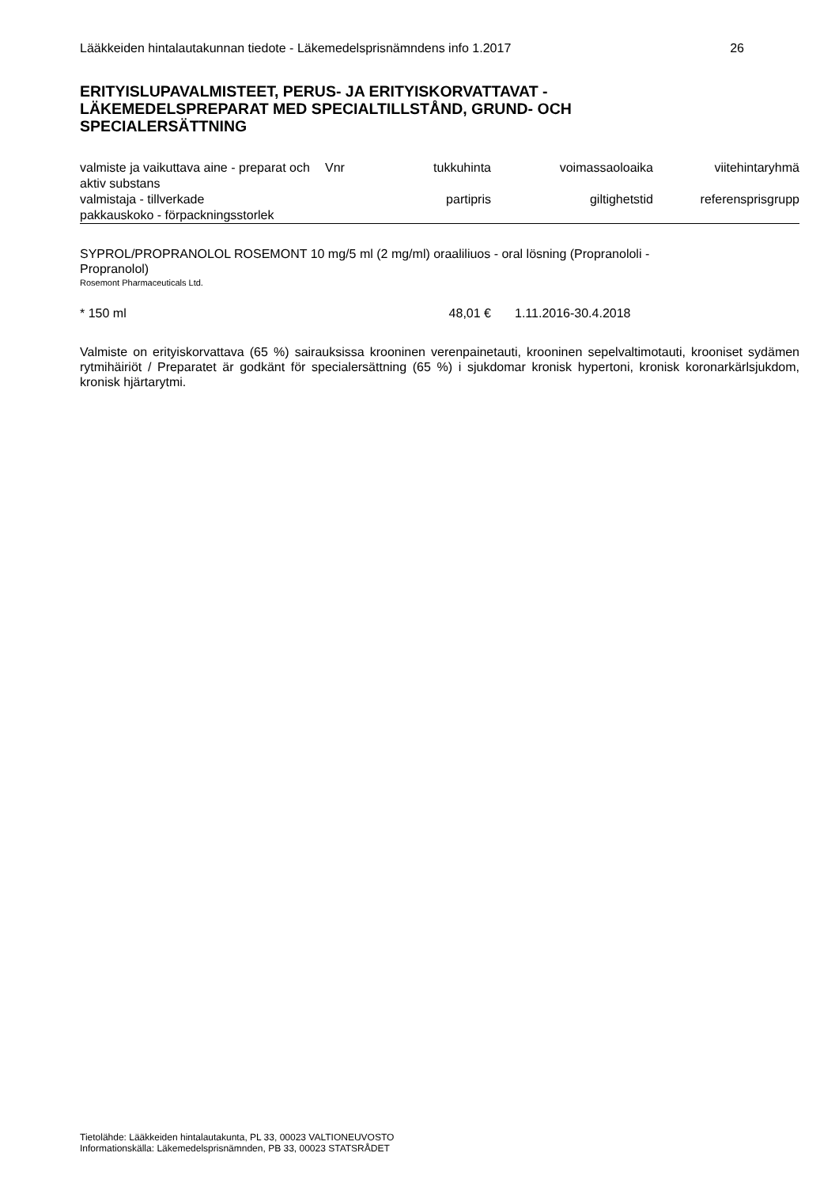Lääkkeiden hintalautakunnan tiedote - Läkemedelsprisnämndens info 1.2017 26
ERITYISLUPAVALMISTEET, PERUS- JA ERITYISKORVATTAVAT -
LÄKEMEDELSPREPARAT MED SPECIALTILLSTÅND, GRUND- OCH
SPECIALERSÄTTNING
| valmiste ja vaikuttava aine - preparat och aktiv substans | Vnr | tukkuhinta | voimassaoloaika | viitehintaryhmä |
| valmistaja - tillverkade | | partipris | giltighetstid | referensprisgrupp |
| pakkauskoko - förpackningsstorlek | | | | |
SYPROL/PROPRANOLOL ROSEMONT 10 mg/5 ml (2 mg/ml) oraaliliuos - oral lösning (Propranololi -
Propranolol)
Rosemont Pharmaceuticals Ltd.
* 150 ml 48,01 € 1.11.2016-30.4.2018
Valmiste on erityiskorvattava (65 %) sairauksissa krooninen verenpainetauti, krooninen sepelvaltimotauti, krooniset sydämen rytmihäiriöt / Preparatet är godkänt för specialersättning (65 %) i sjukdomar kronisk hypertoni, kronisk koronarkärlsjukdom, kronisk hjärtarytmi.
Tietolähde: Lääkkeiden hintalautakunta, PL 33, 00023 VALTIONEUVOSTO
Informationskälla: Läkemedelsprisnämnden, PB 33, 00023 STATSRÅDET